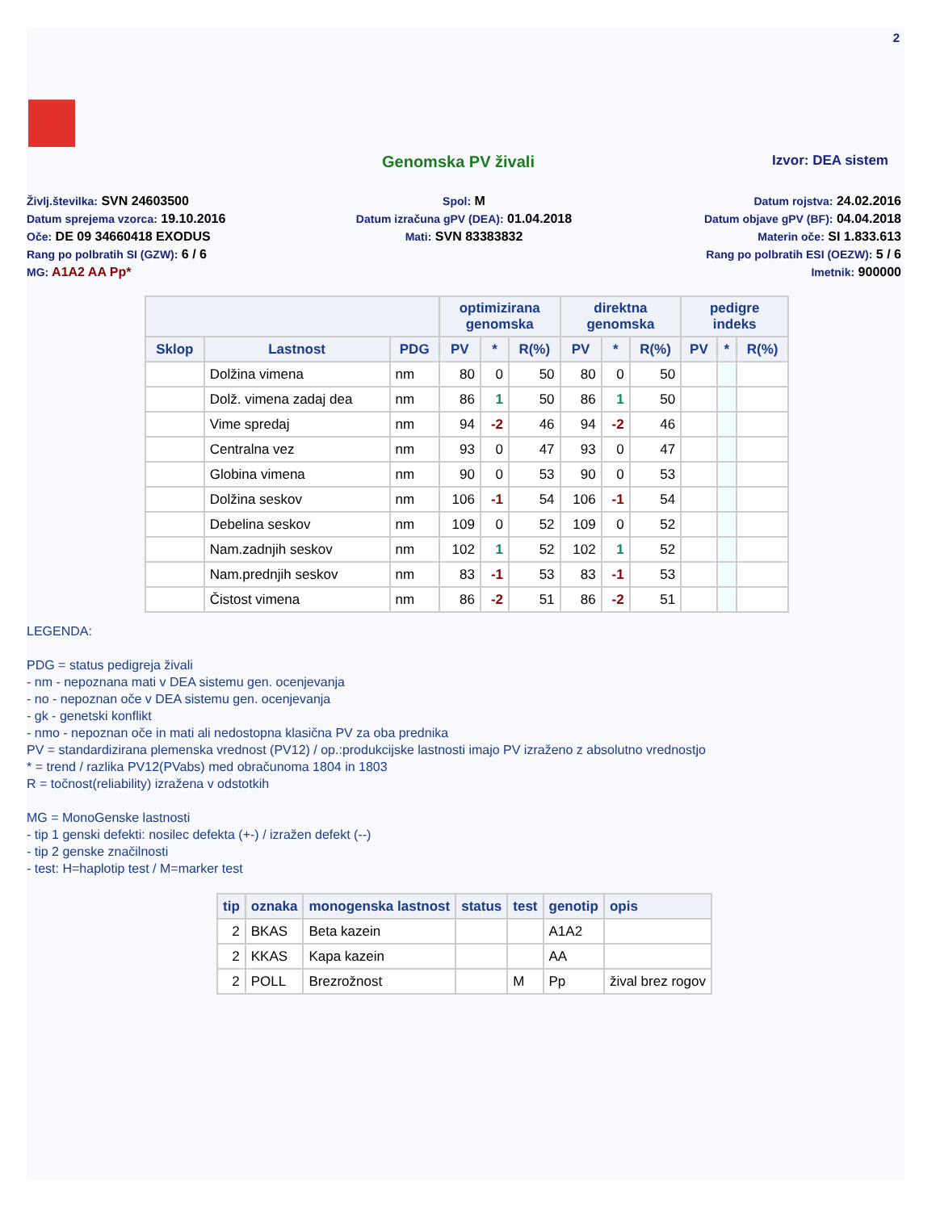2
Genomska PV živali Izvor: DEA sistem
Življ.številka: SVN 24603500
Datum sprejema vzorca: 19.10.2016
Oče: DE 09 34660418 EXODUS
Rang po polbratih SI (GZW): 6 / 6
MG: A1A2 AA Pp*
Spol: M
Datum izračuna gPV (DEA): 01.04.2018
Mati: SVN 83383832
Datum rojstva: 24.02.2016
Datum objave gPV (BF): 04.04.2018
Materin oče: SI 1.833.613
Rang po polbratih ESI (OEZW): 5 / 6
Imetnik: 900000
| | | | optimizirana genomska | | | direktna genomska | | | pedigre indeks | | |
| --- | --- | --- | --- | --- | --- | --- | --- | --- | --- | --- | --- |
| Sklop | Lastnost | PDG | PV | * | R(%) | PV | * | R(%) | PV | * | R(%) |
| | Dolžina vimena | nm | 80 | 0 | 50 | 80 | 0 | 50 | | | |
| | Dolž. vimena zadaj dea | nm | 86 | 1 | 50 | 86 | 1 | 50 | | | |
| | Vime spredaj | nm | 94 | -2 | 46 | 94 | -2 | 46 | | | |
| | Centralna vez | nm | 93 | 0 | 47 | 93 | 0 | 47 | | | |
| | Globina vimena | nm | 90 | 0 | 53 | 90 | 0 | 53 | | | |
| | Dolžina seskov | nm | 106 | -1 | 54 | 106 | -1 | 54 | | | |
| | Debelina seskov | nm | 109 | 0 | 52 | 109 | 0 | 52 | | | |
| | Nam.zadnjih seskov | nm | 102 | 1 | 52 | 102 | 1 | 52 | | | |
| | Nam.prednjih seskov | nm | 83 | -1 | 53 | 83 | -1 | 53 | | | |
| | Čistost vimena | nm | 86 | -2 | 51 | 86 | -2 | 51 | | | |
LEGENDA:
PDG = status pedigreja živali
- nm - nepoznana mati v DEA sistemu gen. ocenjevanja
- no - nepoznan oče v DEA sistemu gen. ocenjevanja
- gk - genetski konflikt
- nmo - nepoznan oče in mati ali nedostopna klasična PV za oba prednika
PV = standardizirana plemenska vrednost (PV12) / op.:produkcijske lastnosti imajo PV izraženo z absolutno vrednostjo
* = trend / razlika PV12(PVabs) med obračunoma 1804 in 1803
R = točnost(reliability) izražena v odstotkih
MG = MonoGenske lastnosti
- tip 1 genski defekti: nosilec defekta (+-) / izražen defekt (--)
- tip 2 genske značilnosti
- test: H=haplotip test / M=marker test
| tip | oznaka | monogenska lastnost | status | test | genotip | opis |
| --- | --- | --- | --- | --- | --- | --- |
| 2 | BKAS | Beta kazein | | | A1A2 | |
| 2 | KKAS | Kapa kazein | | | AA | |
| 2 | POLL | Brezrožnost | | M | Pp | žival brez rogov |